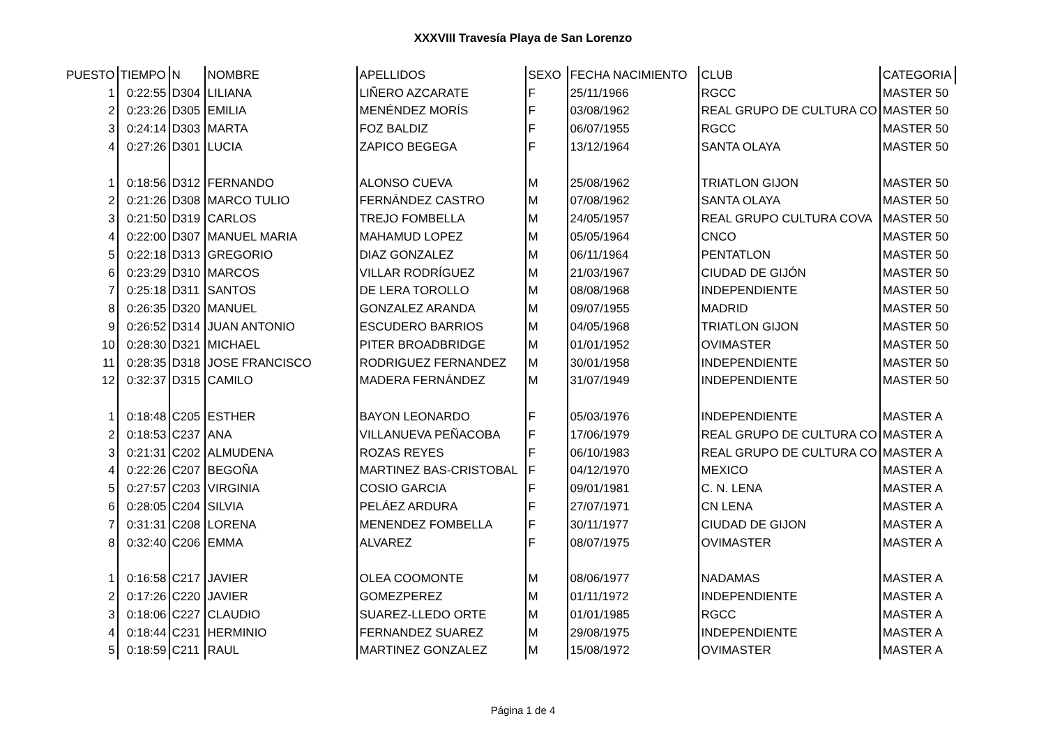XXXVIII Travesía Playa de San Lorenzo
| PUESTO | TIEMPO | N | NOMBRE | APELLIDOS | SEXO | FECHA NACIMIENTO | CLUB | CATEGORIA |
| --- | --- | --- | --- | --- | --- | --- | --- | --- |
| 1 | 0:22:55 | D304 | LILIANA | LIÑERO AZCARATE | F | 25/11/1966 | RGCC | MASTER 50 |
| 2 | 0:23:26 | D305 | EMILIA | MENÉNDEZ MORÍS | F | 03/08/1962 | REAL GRUPO DE CULTURA CO | MASTER 50 |
| 3 | 0:24:14 | D303 | MARTA | FOZ BALDIZ | F | 06/07/1955 | RGCC | MASTER 50 |
| 4 | 0:27:26 | D301 | LUCIA | ZAPICO BEGEGA | F | 13/12/1964 | SANTA OLAYA | MASTER 50 |
| 1 | 0:18:56 | D312 | FERNANDO | ALONSO CUEVA | M | 25/08/1962 | TRIATLON GIJON | MASTER 50 |
| 2 | 0:21:26 | D308 | MARCO TULIO | FERNÁNDEZ CASTRO | M | 07/08/1962 | SANTA OLAYA | MASTER 50 |
| 3 | 0:21:50 | D319 | CARLOS | TREJO FOMBELLA | M | 24/05/1957 | REAL GRUPO CULTURA COVA | MASTER 50 |
| 4 | 0:22:00 | D307 | MANUEL MARIA | MAHAMUD LOPEZ | M | 05/05/1964 | CNCO | MASTER 50 |
| 5 | 0:22:18 | D313 | GREGORIO | DIAZ GONZALEZ | M | 06/11/1964 | PENTATLON | MASTER 50 |
| 6 | 0:23:29 | D310 | MARCOS | VILLAR RODRÍGUEZ | M | 21/03/1967 | CIUDAD DE GIJÓN | MASTER 50 |
| 7 | 0:25:18 | D311 | SANTOS | DE LERA TOROLLO | M | 08/08/1968 | INDEPENDIENTE | MASTER 50 |
| 8 | 0:26:35 | D320 | MANUEL | GONZALEZ ARANDA | M | 09/07/1955 | MADRID | MASTER 50 |
| 9 | 0:26:52 | D314 | JUAN ANTONIO | ESCUDERO BARRIOS | M | 04/05/1968 | TRIATLON GIJON | MASTER 50 |
| 10 | 0:28:30 | D321 | MICHAEL | PITER BROADBRIDGE | M | 01/01/1952 | OVIMASTER | MASTER 50 |
| 11 | 0:28:35 | D318 | JOSE FRANCISCO | RODRIGUEZ FERNANDEZ | M | 30/01/1958 | INDEPENDIENTE | MASTER 50 |
| 12 | 0:32:37 | D315 | CAMILO | MADERA FERNÁNDEZ | M | 31/07/1949 | INDEPENDIENTE | MASTER 50 |
| 1 | 0:18:48 | C205 | ESTHER | BAYON LEONARDO | F | 05/03/1976 | INDEPENDIENTE | MASTER A |
| 2 | 0:18:53 | C237 | ANA | VILLANUEVA PEÑACOBA | F | 17/06/1979 | REAL GRUPO DE CULTURA CO | MASTER A |
| 3 | 0:21:31 | C202 | ALMUDENA | ROZAS REYES | F | 06/10/1983 | REAL GRUPO DE CULTURA CO | MASTER A |
| 4 | 0:22:26 | C207 | BEGOÑA | MARTINEZ BAS-CRISTOBAL | F | 04/12/1970 | MEXICO | MASTER A |
| 5 | 0:27:57 | C203 | VIRGINIA | COSIO GARCIA | F | 09/01/1981 | C. N. LENA | MASTER A |
| 6 | 0:28:05 | C204 | SILVIA | PELÁEZ ARDURA | F | 27/07/1971 | CN LENA | MASTER A |
| 7 | 0:31:31 | C208 | LORENA | MENENDEZ FOMBELLA | F | 30/11/1977 | CIUDAD DE GIJON | MASTER A |
| 8 | 0:32:40 | C206 | EMMA | ALVAREZ | F | 08/07/1975 | OVIMASTER | MASTER A |
| 1 | 0:16:58 | C217 | JAVIER | OLEA COOMONTE | M | 08/06/1977 | NADAMAS | MASTER A |
| 2 | 0:17:26 | C220 | JAVIER | GOMEZPEREZ | M | 01/11/1972 | INDEPENDIENTE | MASTER A |
| 3 | 0:18:06 | C227 | CLAUDIO | SUAREZ-LLEDO ORTE | M | 01/01/1985 | RGCC | MASTER A |
| 4 | 0:18:44 | C231 | HERMINIO | FERNANDEZ SUAREZ | M | 29/08/1975 | INDEPENDIENTE | MASTER A |
| 5 | 0:18:59 | C211 | RAUL | MARTINEZ GONZALEZ | M | 15/08/1972 | OVIMASTER | MASTER A |
Página 1 de 4